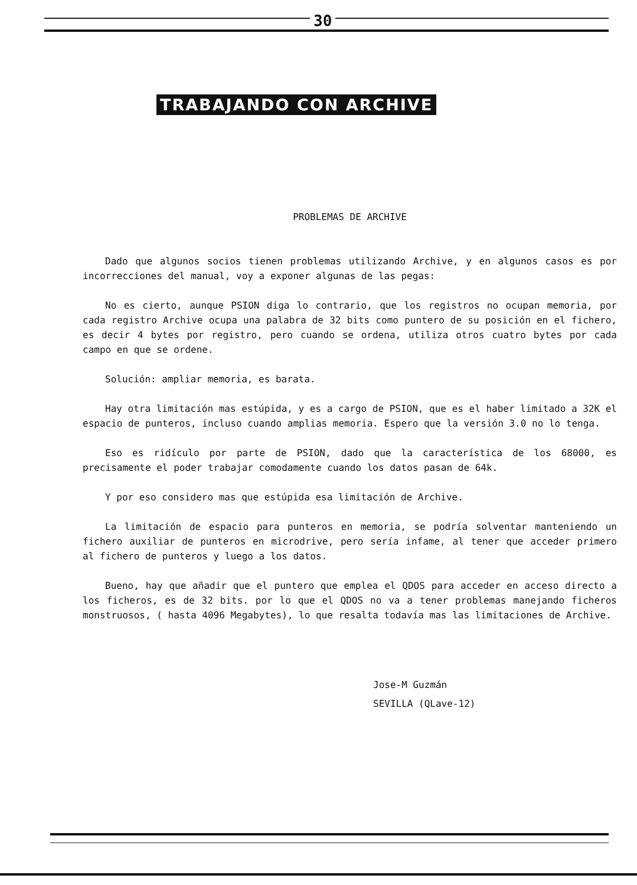30
TRABAJANDO CON ARCHIVE
PROBLEMAS DE ARCHIVE
Dado que algunos socios tienen problemas utilizando Archive, y en algunos casos es por incorrecciones del manual, voy a exponer algunas de las pegas:
No es cierto, aunque PSION diga lo contrario, que los registros no ocupan memoria, por cada registro Archive ocupa una palabra de 32 bits como puntero de su posición en el fichero, es decir 4 bytes por registro, pero cuando se ordena, utiliza otros cuatro bytes por cada campo en que se ordene.
Solución: ampliar memoria, es barata.
Hay otra limitación mas estúpida, y es a cargo de PSION, que es el haber limitado a 32K el espacio de punteros, incluso cuando amplias memoria. Espero que la versión 3.0 no lo tenga.
Eso es ridículo por parte de PSION, dado que la característica de los 68000, es precisamente el poder trabajar comodamente cuando los datos pasan de 64k.
Y por eso considero mas que estúpida esa limitación de Archive.
La limitación de espacio para punteros en memoria, se podría solventar manteniendo un fichero auxiliar de punteros en microdrive, pero sería infame, al tener que acceder primero al fichero de punteros y luego a los datos.
Bueno, hay que añadir que el puntero que emplea el QDOS para acceder en acceso directo a los ficheros, es de 32 bits. por lo que el QDOS no va a tener problemas manejando ficheros monstruosos, ( hasta 4096 Megabytes), lo que resalta todavía mas las limitaciones de Archive.
Jose-M Guzmán
SEVILLA (QLave-12)